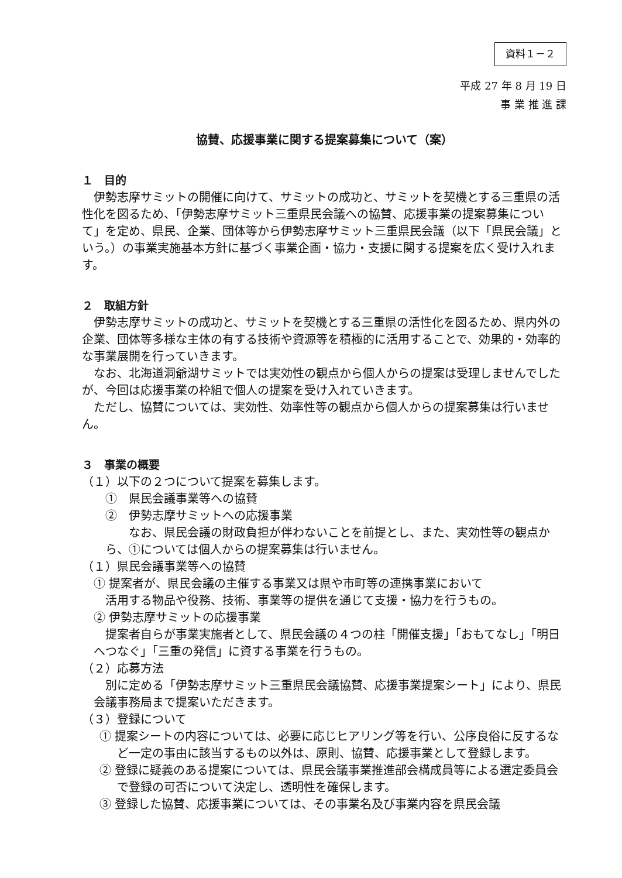資料１－２
平成 27 年 8 月 19 日
事 業 推 進 課
協賛、応援事業に関する提案募集について（案）
１　目的
伊勢志摩サミットの開催に向けて、サミットの成功と、サミットを契機とする三重県の活性化を図るため、「伊勢志摩サミット三重県民会議への協賛、応援事業の提案募集について」を定め、県民、企業、団体等から伊勢志摩サミット三重県民会議（以下「県民会議」という。）の事業実施基本方針に基づく事業企画・協力・支援に関する提案を広く受け入れます。
２　取組方針
伊勢志摩サミットの成功と、サミットを契機とする三重県の活性化を図るため、県内外の企業、団体等多様な主体の有する技術や資源等を積極的に活用することで、効果的・効率的な事業展開を行っていきます。
なお、北海道洞爺湖サミットでは実効性の観点から個人からの提案は受理しませんでしたが、今回は応援事業の枠組で個人の提案を受け入れていきます。
ただし、協賛については、実効性、効率性等の観点から個人からの提案募集は行いません。
３　事業の概要
（１）以下の２つについて提案を募集します。
①　県民会議事業等への協賛
②　伊勢志摩サミットへの応援事業
なお、県民会議の財政負担が伴わないことを前提とし、また、実効性等の観点から、①については個人からの提案募集は行いません。
（１）県民会議事業等への協賛
① 提案者が、県民会議の主催する事業又は県や市町等の連携事業において
　活用する物品や役務、技術、事業等の提供を通じて支援・協力を行うもの。
② 伊勢志摩サミットの応援事業
提案者自らが事業実施者として、県民会議の４つの柱「開催支援」「おもてなし」「明日へつなぐ」「三重の発信」に資する事業を行うもの。
（２）応募方法
別に定める「伊勢志摩サミット三重県民会議協賛、応援事業提案シート」により、県民会議事務局まで提案いただきます。
（３）登録について
① 提案シートの内容については、必要に応じヒアリング等を行い、公序良俗に反するなど一定の事由に該当するもの以外は、原則、協賛、応援事業として登録します。
② 登録に疑義のある提案については、県民会議事業推進部会構成員等による選定委員会で登録の可否について決定し、透明性を確保します。
③ 登録した協賛、応援事業については、その事業名及び事業内容を県民会議